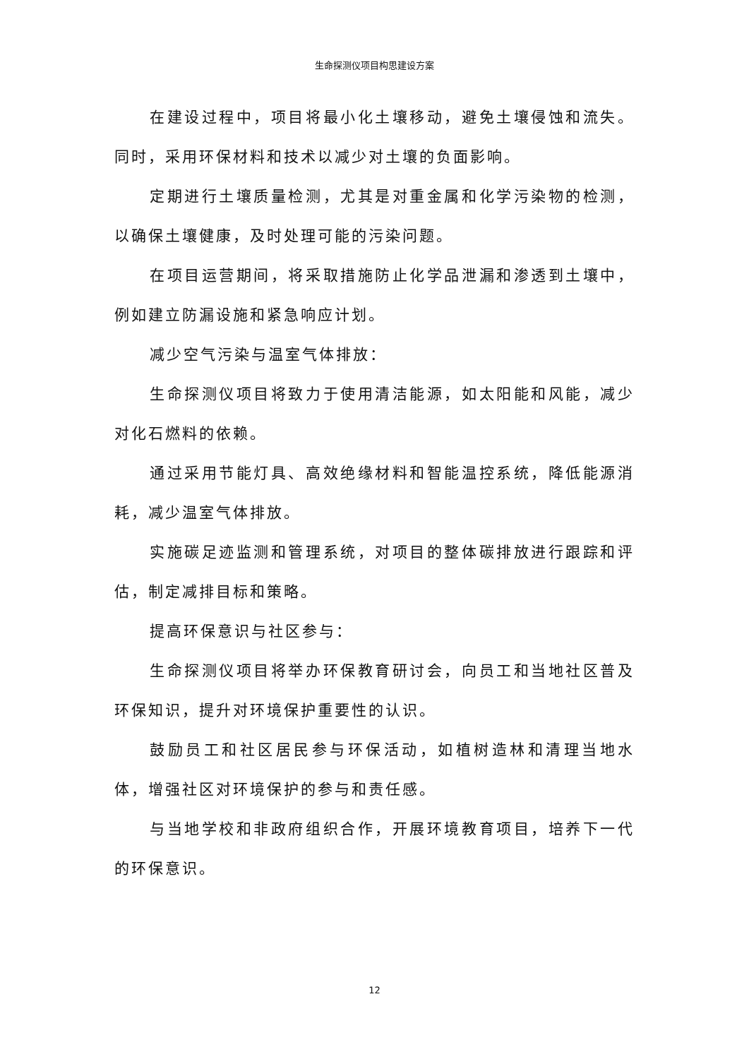生命探测仪项目构思建设方案
在建设过程中，项目将最小化土壤移动，避免土壤侵蚀和流失。同时，采用环保材料和技术以减少对土壤的负面影响。
定期进行土壤质量检测，尤其是对重金属和化学污染物的检测，以确保土壤健康，及时处理可能的污染问题。
在项目运营期间，将采取措施防止化学品泄漏和渗透到土壤中，例如建立防漏设施和紧急响应计划。
减少空气污染与温室气体排放：
生命探测仪项目将致力于使用清洁能源，如太阳能和风能，减少对化石燃料的依赖。
通过采用节能灯具、高效绝缘材料和智能温控系统，降低能源消耗，减少温室气体排放。
实施碳足迹监测和管理系统，对项目的整体碳排放进行跟踪和评估，制定减排目标和策略。
提高环保意识与社区参与：
生命探测仪项目将举办环保教育研讨会，向员工和当地社区普及环保知识，提升对环境保护重要性的认识。
鼓励员工和社区居民参与环保活动，如植树造林和清理当地水体，增强社区对环境保护的参与和责任感。
与当地学校和非政府组织合作，开展环境教育项目，培养下一代的环保意识。
12